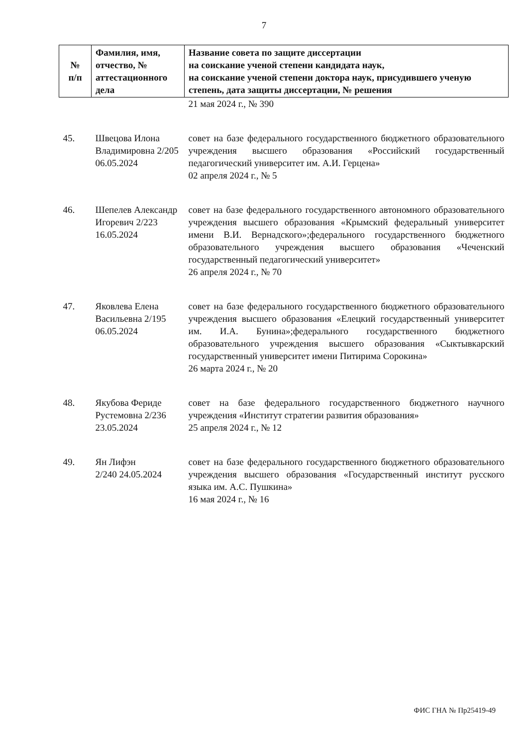7
| № п/п | Фамилия, имя, отчество, № аттестационного дела | Название совета по защите диссертации на соискание ученой степени кандидата наук, на соискание ученой степени доктора наук, присудившего ученую степень, дата защиты диссертации, № решения |
| --- | --- | --- |
| | | 21 мая 2024 г., № 390 |
| 45. | Швецова Илона Владимировна 2/205 06.05.2024 | совет на базе федерального государственного бюджетного образовательного учреждения высшего образования «Российский государственный педагогический университет им. А.И. Герцена» 02 апреля 2024 г., № 5 |
| 46. | Шепелев Александр Игоревич 2/223 16.05.2024 | совет на базе федерального государственного автономного образовательного учреждения высшего образования «Крымский федеральный университет имени В.И. Вернадского»;федерального государственного бюджетного образовательного учреждения высшего образования «Чеченский государственный педагогический университет» 26 апреля 2024 г., № 70 |
| 47. | Яковлева Елена Васильевна 2/195 06.05.2024 | совет на базе федерального государственного бюджетного образовательного учреждения высшего образования «Елецкий государственный университет им. И.А. Бунина»;федерального государственного бюджетного образовательного учреждения высшего образования «Сыктывкарский государственный университет имени Питирима Сорокина» 26 марта 2024 г., № 20 |
| 48. | Якубова Фериде Рустемовна 2/236 23.05.2024 | совет на базе федерального государственного бюджетного научного учреждения «Институт стратегии развития образования» 25 апреля 2024 г., № 12 |
| 49. | Ян Лифэн 2/240 24.05.2024 | совет на базе федерального государственного бюджетного образовательного учреждения высшего образования «Государственный институт русского языка им. А.С. Пушкина» 16 мая 2024 г., № 16 |
ФИС ГНА № Пр25419-49